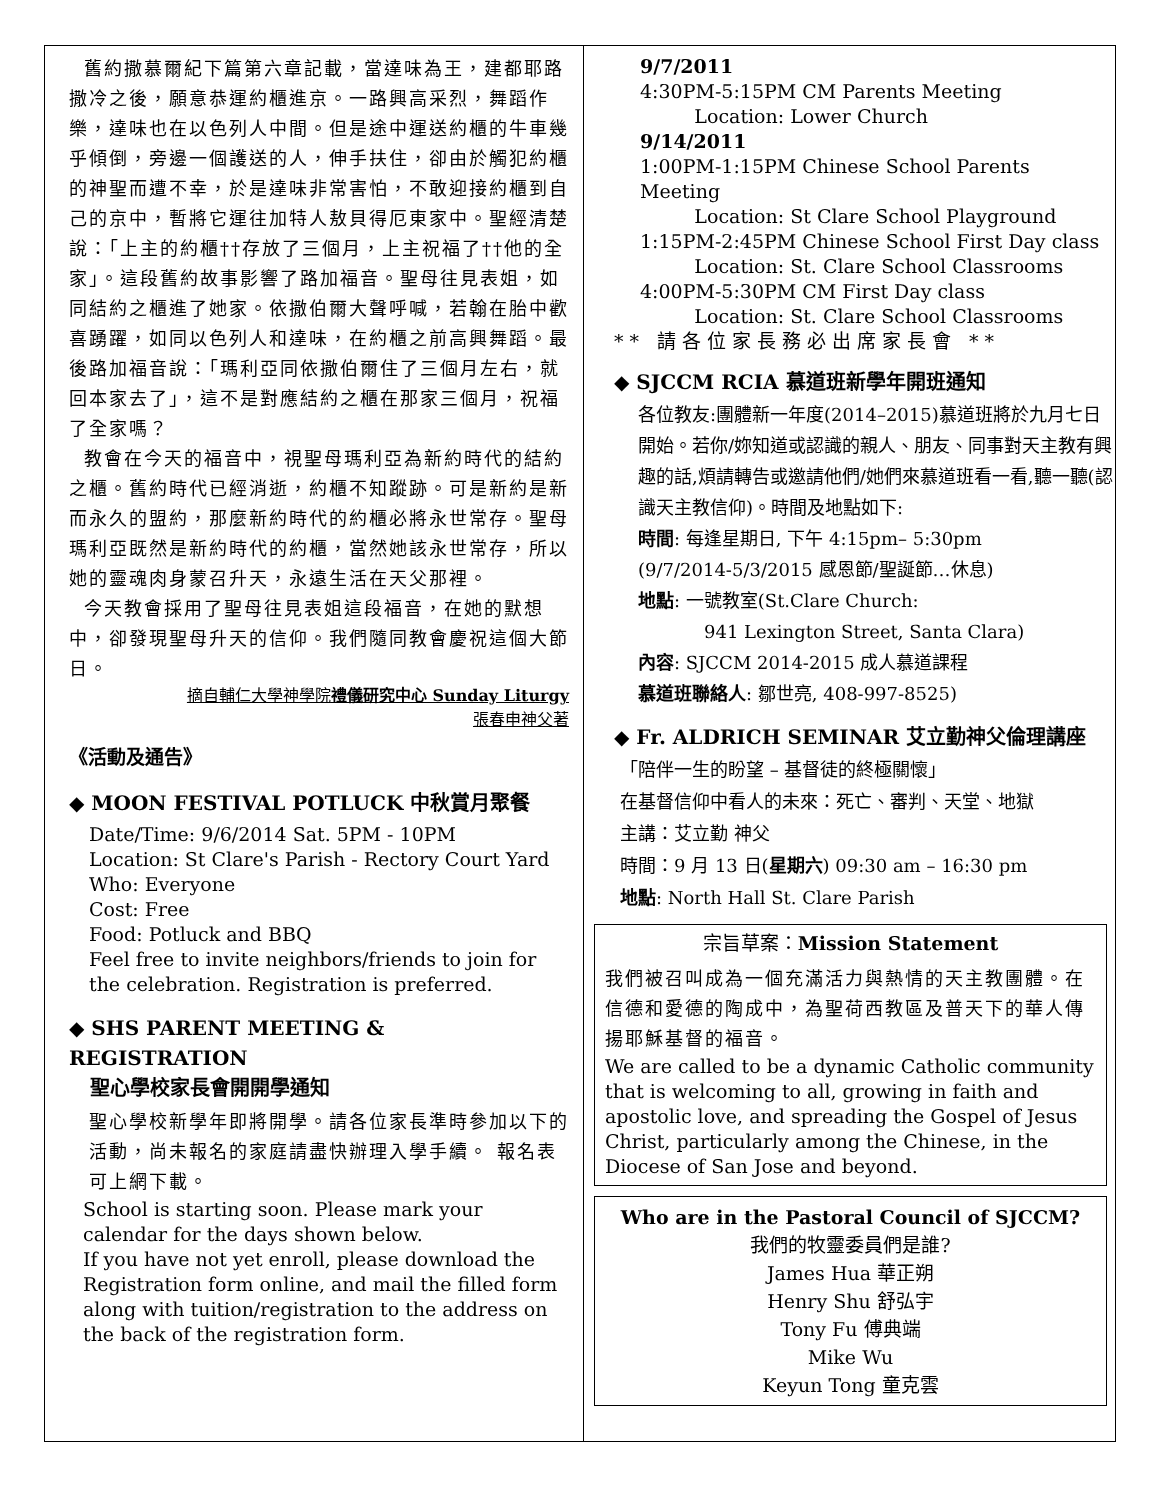舊約撒慕爾紀下篇第六章記載，當達味為王，建都耶路撒冷之後，願意恭運約櫃進京。一路興高采烈，舞蹈作樂，達味也在以色列人中間。但是途中運送約櫃的牛車幾乎傾倒，旁邊一個護送的人，伸手扶住，卻由於觸犯約櫃的神聖而遭不幸，於是達味非常害怕，不敢迎接約櫃到自己的京中，暫將它運往加特人敖貝得厄東家中。聖經清楚說：「上主的約櫃††存放了三個月，上主祝福了††他的全家」。這段舊約故事影響了路加福音。聖母往見表姐，如同結約之櫃進了她家。依撒伯爾大聲呼喊，若翰在胎中歡喜踴躍，如同以色列人和達味，在約櫃之前高興舞蹈。最後路加福音說：「瑪利亞同依撒伯爾住了三個月左右，就回本家去了」，這不是對應結約之櫃在那家三個月，祝福了全家嗎？
教會在今天的福音中，視聖母瑪利亞為新約時代的結約之櫃。舊約時代已經消逝，約櫃不知蹤跡。可是新約是新而永久的盟約，那麼新約時代的約櫃必將永世常存。聖母瑪利亞既然是新約時代的約櫃，當然她該永世常存，所以她的靈魂肉身蒙召升天，永遠生活在天父那裡。
今天教會採用了聖母往見表姐這段福音，在她的默想中，卻發現聖母升天的信仰。我們隨同教會慶祝這個大節日。
摘自輔仁大學神學院禮儀研究中心 Sunday Liturgy
張春申神父著
《活動及通告》
◆ MOON FESTIVAL POTLUCK 中秋賞月聚餐
Date/Time: 9/6/2014 Sat. 5PM - 10PM
Location: St Clare's Parish - Rectory Court Yard
Who: Everyone
Cost: Free
Food: Potluck and BBQ
Feel free to invite neighbors/friends to join for the celebration. Registration is preferred.
◆ SHS PARENT MEETING & REGISTRATION
聖心學校家長會開開學通知
聖心學校新學年即將開學。請各位家長準時參加以下的活動，尚未報名的家庭請盡快辦理入學手續。 報名表可上網下載。
School is starting soon. Please mark your calendar for the days shown below.
If you have not yet enroll, please download the Registration form online, and mail the filled form along with tuition/registration to the address on the back of the registration form.
9/7/2011
4:30PM-5:15PM CM Parents Meeting
Location: Lower Church
9/14/2011
1:00PM-1:15PM Chinese School Parents Meeting
Location: St Clare School Playground
1:15PM-2:45PM Chinese School First Day class
Location: St. Clare School Classrooms
4:00PM-5:30PM CM First Day class
Location: St. Clare School Classrooms
** 請各位家長務必出席家長會 **
◆ SJCCM RCIA 慕道班新學年開班通知
各位教友:團體新一年度(2014–2015)慕道班將於九月七日開始。若你/妳知道或認識的親人、朋友、同事對天主教有興趣的話,煩請轉告或邀請他們/她們來慕道班看一看,聽一聽(認識天主教信仰)。時間及地點如下:
時間: 每逢星期日, 下午 4:15pm– 5:30pm
(9/7/2014-5/3/2015 感恩節/聖誕節…休息)
地點: 一號教室(St.Clare Church:
941 Lexington Street, Santa Clara)
內容: SJCCM 2014-2015 成人慕道課程
慕道班聯絡人: 鄒世亮, 408-997-8525)
◆ Fr. ALDRICH SEMINAR 艾立勤神父倫理講座
「陪伴一生的盼望 – 基督徒的終極關懷」
在基督信仰中看人的未來：死亡、審判、天堂、地獄
主講：艾立勤 神父
時間：9 月 13 日(星期六) 09:30 am – 16:30 pm
地點: North Hall St. Clare Parish
宗旨草案：Mission Statement
我們被召叫成為一個充滿活力與熱情的天主教團體。在信德和愛德的陶成中，為聖荷西教區及普天下的華人傳 揚耶穌基督的福音。
We are called to be a dynamic Catholic community that is welcoming to all, growing in faith and apostolic love, and spreading the Gospel of Jesus Christ, particularly among the Chinese, in the Diocese of San Jose and beyond.
Who are in the Pastoral Council of SJCCM?
我們的牧靈委員們是誰?
James Hua 華正朔
Henry Shu 舒弘宇
Tony Fu 傅典端
Mike Wu
Keyun Tong 童克雲